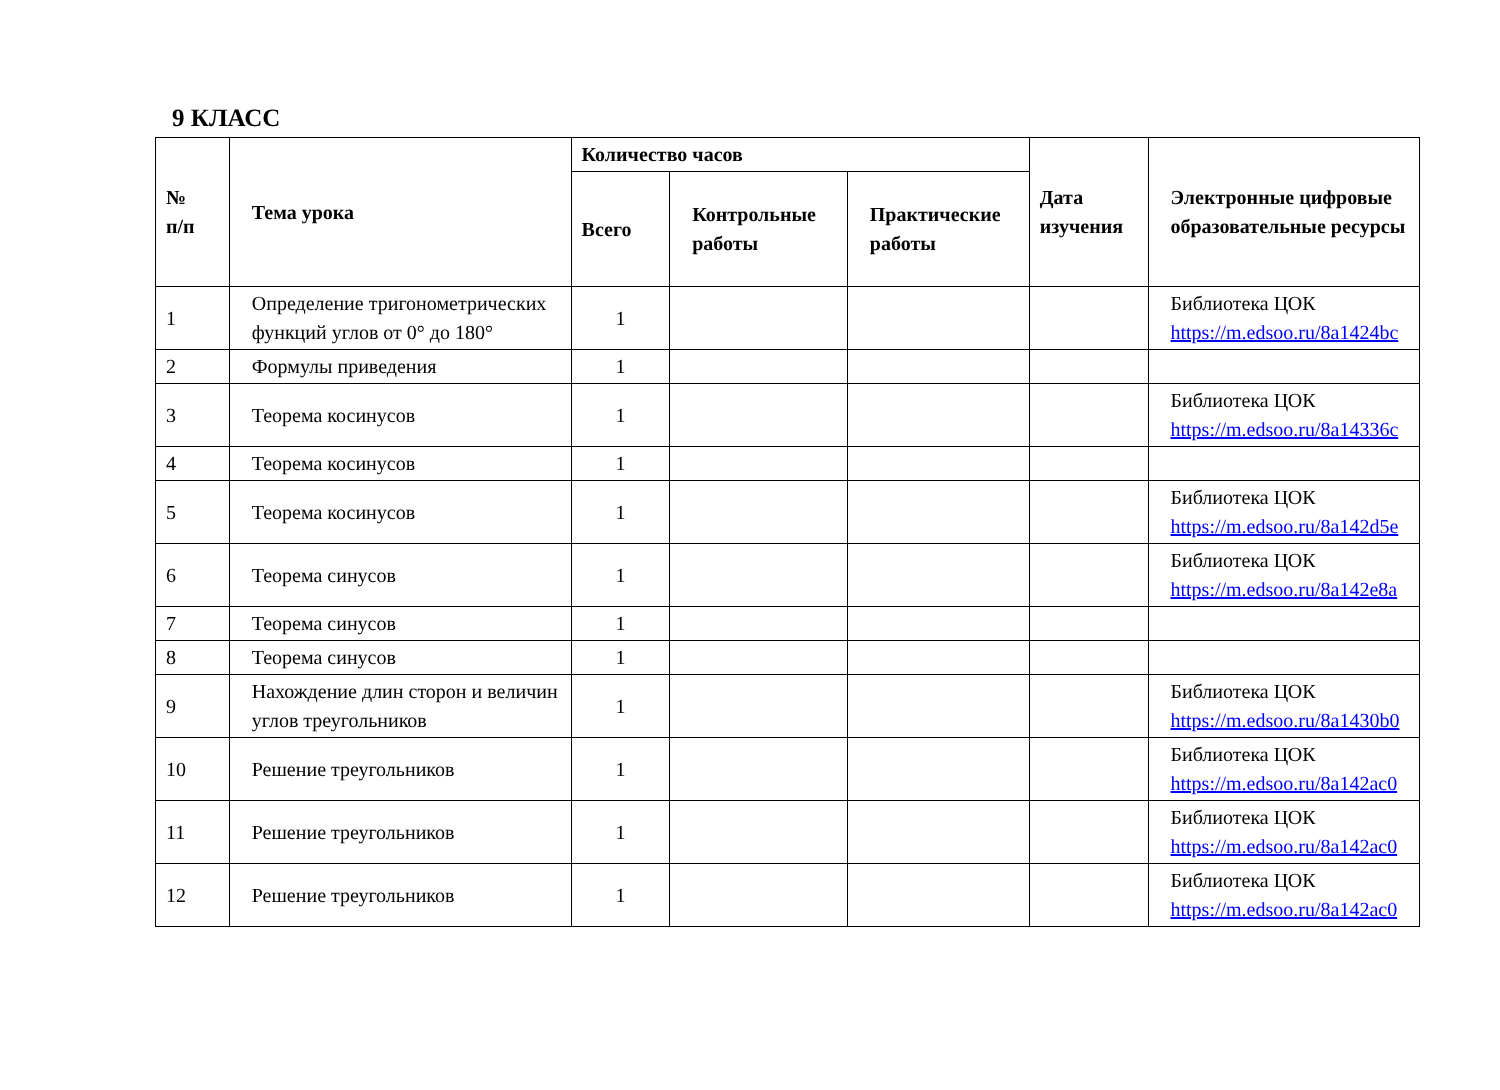9 КЛАСС
| № п/п | Тема урока | Количество часов | | | Дата изучения | Электронные цифровые образовательные ресурсы |
| --- | --- | --- | --- | --- | --- | --- |
| | | Всего | Контрольные работы | Практические работы | | |
| 1 | Определение тригонометрических функций углов от 0° до 180° | 1 | | | | Библиотека ЦОК https://m.edsoo.ru/8a1424bc |
| 2 | Формулы приведения | 1 | | | | |
| 3 | Теорема косинусов | 1 | | | | Библиотека ЦОК https://m.edsoo.ru/8a14336c |
| 4 | Теорема косинусов | 1 | | | | |
| 5 | Теорема косинусов | 1 | | | | Библиотека ЦОК https://m.edsoo.ru/8a142d5e |
| 6 | Теорема синусов | 1 | | | | Библиотека ЦОК https://m.edsoo.ru/8a142e8a |
| 7 | Теорема синусов | 1 | | | | |
| 8 | Теорема синусов | 1 | | | | |
| 9 | Нахождение длин сторон и величин углов треугольников | 1 | | | | Библиотека ЦОК https://m.edsoo.ru/8a1430b0 |
| 10 | Решение треугольников | 1 | | | | Библиотека ЦОК https://m.edsoo.ru/8a142ac0 |
| 11 | Решение треугольников | 1 | | | | Библиотека ЦОК https://m.edsoo.ru/8a142ac0 |
| 12 | Решение треугольников | 1 | | | | Библиотека ЦОК https://m.edsoo.ru/8a142ac0 |